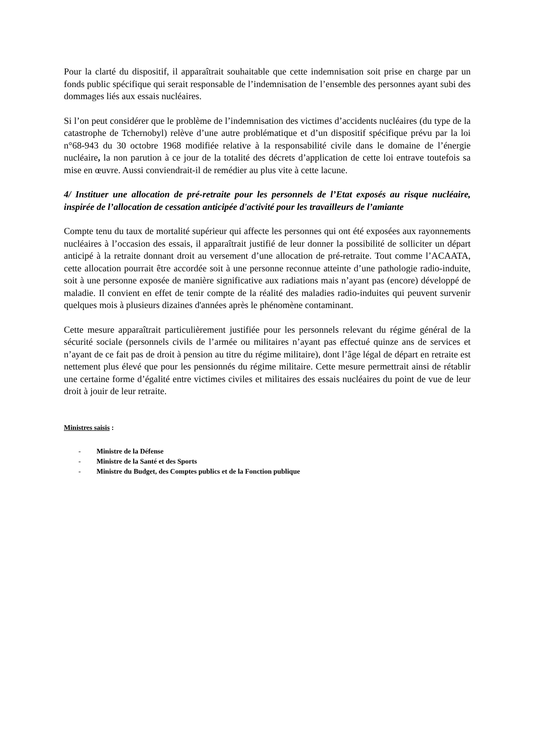Pour la clarté du dispositif, il apparaîtrait souhaitable que cette indemnisation soit prise en charge par un fonds public spécifique qui serait responsable de l’indemnisation de l’ensemble des personnes ayant subi des dommages liés aux essais nucléaires.
Si l’on peut considérer que le problème de l’indemnisation des victimes d’accidents nucléaires (du type de la catastrophe de Tchernobyl) relève d’une autre problématique et d’un dispositif spécifique prévu par la loi n°68-943 du 30 octobre 1968 modifiée relative à la responsabilité civile dans le domaine de l’énergie nucléaire, la non parution à ce jour de la totalité des décrets d’application de cette loi entrave toutefois sa mise en œuvre. Aussi conviendrait-il de remédier au plus vite à cette lacune.
4/ Instituer une allocation de pré-retraite pour les personnels de l’Etat exposés au risque nucléaire, inspirée de l’allocation de cessation anticipée d'activité pour les travailleurs de l’amiante
Compte tenu du taux de mortalité supérieur qui affecte les personnes qui ont été exposées aux rayonnements nucléaires à l’occasion des essais, il apparaîtrait justifié de leur donner la possibilité de solliciter un départ anticipé à la retraite donnant droit au versement d’une allocation de pré-retraite. Tout comme l’ACAATA, cette allocation pourrait être accordée soit à une personne reconnue atteinte d’une pathologie radio-induite, soit à une personne exposée de manière significative aux radiations mais n’ayant pas (encore) développé de maladie. Il convient en effet de tenir compte de la réalité des maladies radio-induites qui peuvent survenir quelques mois à plusieurs dizaines d'années après le phénomène contaminant.
Cette mesure apparaîtrait particulièrement justifiée pour les personnels relevant du régime général de la sécurité sociale (personnels civils de l’armée ou militaires n’ayant pas effectué quinze ans de services et n’ayant de ce fait pas de droit à pension au titre du régime militaire), dont l’âge légal de départ en retraite est nettement plus élevé que pour les pensionnés du régime militaire. Cette mesure permettrait ainsi de rétablir une certaine forme d’égalité entre victimes civiles et militaires des essais nucléaires du point de vue de leur droit à jouir de leur retraite.
Ministres saisis :
- Ministre de la Défense
- Ministre de la Santé et des Sports
- Ministre du Budget, des Comptes publics et de la Fonction publique